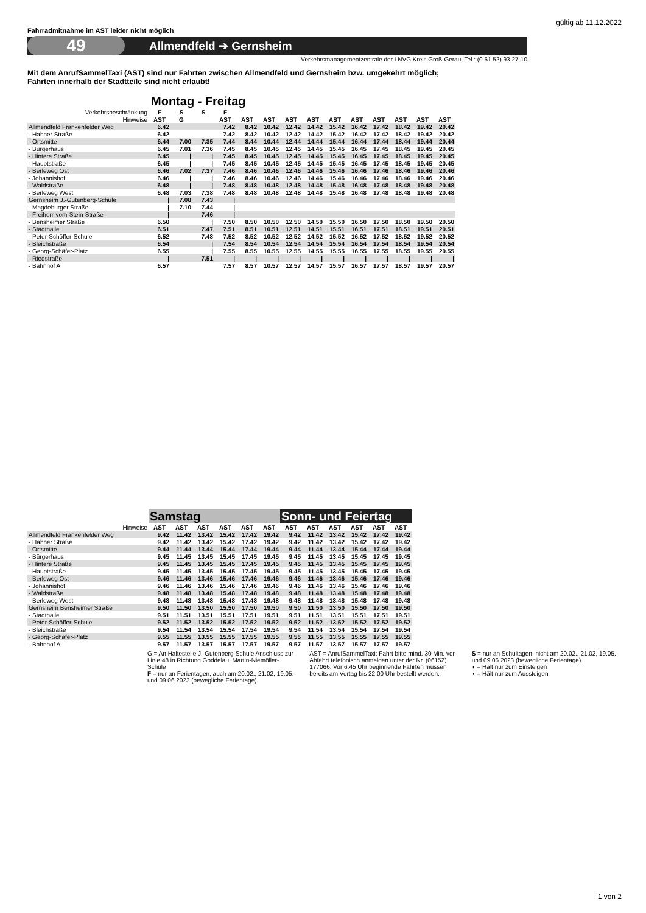gültig ab 11.12.2022
Fahrradmitnahme im AST leider nicht möglich
49 Allmendfeld ➔ Gernsheim
Verkehrsmanagementzentrale der LNVG Kreis Groß-Gerau, Tel.: (0 61 52) 93 27-10
Mit dem AnrufSammelTaxi (AST) sind nur Fahrten zwischen Allmendfeld und Gernsheim bzw. umgekehrt möglich;
Fahrten innerhalb der Stadtteile sind nicht erlaubt!
Montag - Freitag
| Verkehrsbeschränkung | F | S | S | F | | | | | | | | | | |
| --- | --- | --- | --- | --- | --- | --- | --- | --- | --- | --- | --- | --- | --- | --- |
| Hinweise | AST | G | | AST | AST | AST | AST | AST | AST | AST | AST | AST | AST | AST |
| Allmendfeld Frankenfelder Weg | 6.42 | | | 7.42 | 8.42 | 10.42 | 12.42 | 14.42 | 15.42 | 16.42 | 17.42 | 18.42 | 19.42 | 20.42 |
| - Hahner Straße | 6.42 | | | 7.42 | 8.42 | 10.42 | 12.42 | 14.42 | 15.42 | 16.42 | 17.42 | 18.42 | 19.42 | 20.42 |
| - Ortsmitte | 6.44 | 7.00 | 7.35 | 7.44 | 8.44 | 10.44 | 12.44 | 14.44 | 15.44 | 16.44 | 17.44 | 18.44 | 19.44 | 20.44 |
| - Bürgerhaus | 6.45 | 7.01 | 7.36 | 7.45 | 8.45 | 10.45 | 12.45 | 14.45 | 15.45 | 16.45 | 17.45 | 18.45 | 19.45 | 20.45 |
| - Hintere Straße | 6.45 | / | / | 7.45 | 8.45 | 10.45 | 12.45 | 14.45 | 15.45 | 16.45 | 17.45 | 18.45 | 19.45 | 20.45 |
| - Hauptstraße | 6.45 | / | / | 7.45 | 8.45 | 10.45 | 12.45 | 14.45 | 15.45 | 16.45 | 17.45 | 18.45 | 19.45 | 20.45 |
| - Berleweg Ost | 6.46 | 7.02 | 7.37 | 7.46 | 8.46 | 10.46 | 12.46 | 14.46 | 15.46 | 16.46 | 17.46 | 18.46 | 19.46 | 20.46 |
| - Johannishof | 6.46 | / | / | 7.46 | 8.46 | 10.46 | 12.46 | 14.46 | 15.46 | 16.46 | 17.46 | 18.46 | 19.46 | 20.46 |
| - Waldstraße | 6.48 | / | / | 7.48 | 8.48 | 10.48 | 12.48 | 14.48 | 15.48 | 16.48 | 17.48 | 18.48 | 19.48 | 20.48 |
| - Berleweg West | 6.48 | 7.03 | 7.38 | 7.48 | 8.48 | 10.48 | 12.48 | 14.48 | 15.48 | 16.48 | 17.48 | 18.48 | 19.48 | 20.48 |
| Gernsheim J.-Gutenberg-Schule | / | 7.08 | 7.43 | / | | | | | | | | | | |
| - Magdeburger Straße | / | 7.10 | 7.44 | / | | | | | | | | | | |
| - Freiherr-vom-Stein-Straße | / | | 7.46 | / | | | | | | | | | | |
| - Bensheimer Straße | 6.50 | | / | 7.50 | 8.50 | 10.50 | 12.50 | 14.50 | 15.50 | 16.50 | 17.50 | 18.50 | 19.50 | 20.50 |
| - Stadthalle | 6.51 | | 7.47 | 7.51 | 8.51 | 10.51 | 12.51 | 14.51 | 15.51 | 16.51 | 17.51 | 18.51 | 19.51 | 20.51 |
| - Peter-Schöffer-Schule | 6.52 | | 7.48 | 7.52 | 8.52 | 10.52 | 12.52 | 14.52 | 15.52 | 16.52 | 17.52 | 18.52 | 19.52 | 20.52 |
| - Bleichstraße | 6.54 | | / | 7.54 | 8.54 | 10.54 | 12.54 | 14.54 | 15.54 | 16.54 | 17.54 | 18.54 | 19.54 | 20.54 |
| - Georg-Schäfer-Platz | 6.55 | | / | 7.55 | 8.55 | 10.55 | 12.55 | 14.55 | 15.55 | 16.55 | 17.55 | 18.55 | 19.55 | 20.55 |
| - Riedstraße | / | | 7.51 | / | / | / | / | / | / | / | / | / | / | / |
| - Bahnhof A | 6.57 | | | 7.57 | 8.57 | 10.57 | 12.57 | 14.57 | 15.57 | 16.57 | 17.57 | 18.57 | 19.57 | 20.57 |
| | Samstag | | | | | | Sonn- und Feiertag | | | | | |
| --- | --- | --- | --- | --- | --- | --- | --- | --- | --- | --- | --- | --- |
| Hinweise | AST | AST | AST | AST | AST | AST | AST | AST | AST | AST | AST | AST |
| Allmendfeld Frankenfelder Weg | 9.42 | 11.42 | 13.42 | 15.42 | 17.42 | 19.42 | 9.42 | 11.42 | 13.42 | 15.42 | 17.42 | 19.42 |
| - Hahner Straße | 9.42 | 11.42 | 13.42 | 15.42 | 17.42 | 19.42 | 9.42 | 11.42 | 13.42 | 15.42 | 17.42 | 19.42 |
| - Ortsmitte | 9.44 | 11.44 | 13.44 | 15.44 | 17.44 | 19.44 | 9.44 | 11.44 | 13.44 | 15.44 | 17.44 | 19.44 |
| - Bürgerhaus | 9.45 | 11.45 | 13.45 | 15.45 | 17.45 | 19.45 | 9.45 | 11.45 | 13.45 | 15.45 | 17.45 | 19.45 |
| - Hintere Straße | 9.45 | 11.45 | 13.45 | 15.45 | 17.45 | 19.45 | 9.45 | 11.45 | 13.45 | 15.45 | 17.45 | 19.45 |
| - Hauptstraße | 9.45 | 11.45 | 13.45 | 15.45 | 17.45 | 19.45 | 9.45 | 11.45 | 13.45 | 15.45 | 17.45 | 19.45 |
| - Berleweg Ost | 9.46 | 11.46 | 13.46 | 15.46 | 17.46 | 19.46 | 9.46 | 11.46 | 13.46 | 15.46 | 17.46 | 19.46 |
| - Johannishof | 9.46 | 11.46 | 13.46 | 15.46 | 17.46 | 19.46 | 9.46 | 11.46 | 13.46 | 15.46 | 17.46 | 19.46 |
| - Waldstraße | 9.48 | 11.48 | 13.48 | 15.48 | 17.48 | 19.48 | 9.48 | 11.48 | 13.48 | 15.48 | 17.48 | 19.48 |
| - Berleweg West | 9.48 | 11.48 | 13.48 | 15.48 | 17.48 | 19.48 | 9.48 | 11.48 | 13.48 | 15.48 | 17.48 | 19.48 |
| Gernsheim Bensheimer Straße | 9.50 | 11.50 | 13.50 | 15.50 | 17.50 | 19.50 | 9.50 | 11.50 | 13.50 | 15.50 | 17.50 | 19.50 |
| - Stadthalle | 9.51 | 11.51 | 13.51 | 15.51 | 17.51 | 19.51 | 9.51 | 11.51 | 13.51 | 15.51 | 17.51 | 19.51 |
| - Peter-Schöffer-Schule | 9.52 | 11.52 | 13.52 | 15.52 | 17.52 | 19.52 | 9.52 | 11.52 | 13.52 | 15.52 | 17.52 | 19.52 |
| - Bleichstraße | 9.54 | 11.54 | 13.54 | 15.54 | 17.54 | 19.54 | 9.54 | 11.54 | 13.54 | 15.54 | 17.54 | 19.54 |
| - Georg-Schäfer-Platz | 9.55 | 11.55 | 13.55 | 15.55 | 17.55 | 19.55 | 9.55 | 11.55 | 13.55 | 15.55 | 17.55 | 19.55 |
| - Bahnhof A | 9.57 | 11.57 | 13.57 | 15.57 | 17.57 | 19.57 | 9.57 | 11.57 | 13.57 | 15.57 | 17.57 | 19.57 |
G = An Haltestelle J.-Gutenberg-Schule Anschluss zur Linie 48 in Richtung Goddelau, Martin-Niemöller-Schule
F = nur an Ferientagen, auch am 20.02., 21.02, 19.05. und 09.06.2023 (bewegliche Ferientage)
AST = AnrufSammelTaxi: Fahrt bitte mind. 30 Min. vor Abfahrt telefonisch anmelden unter der Nr. (06152) 177066. Vor 6.45 Uhr beginnende Fahrten müssen bereits am Vortag bis 22.00 Uhr bestellt werden.
S = nur an Schultagen, nicht am 20.02., 21.02, 19.05. und 09.06.2023 (bewegliche Ferientage)
◗ = Hält nur zum Einsteigen
◖ = Hält nur zum Aussteigen
1 von 2